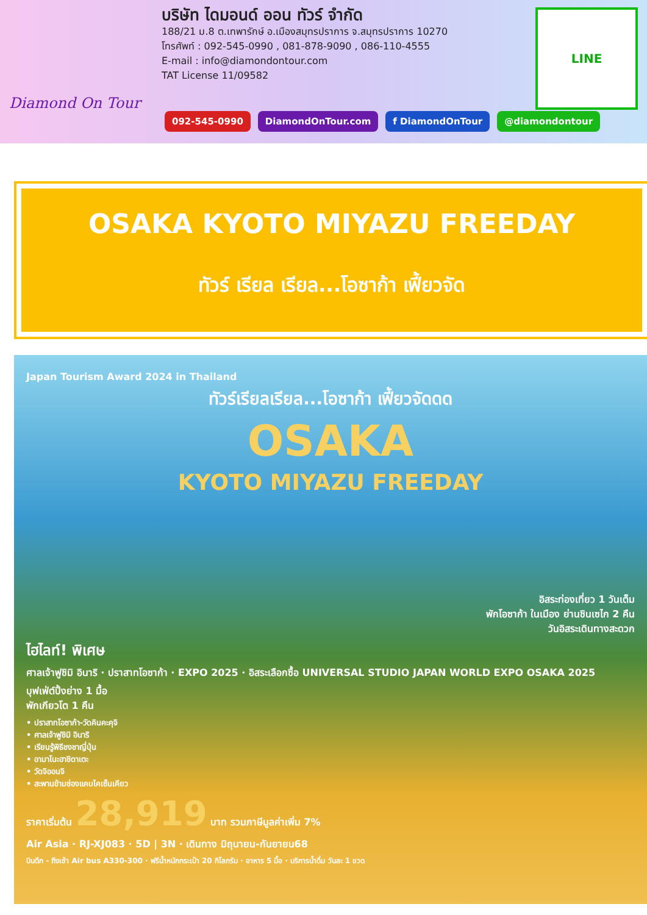Diamond On Tour
บริษัท ไดมอนด์ ออน ทัวร์ จำกัด
188/21 ม.8 ต.เทพารักษ์ อ.เมืองสมุทรปราการ จ.สมุทรปราการ 10270
โทรศัพท์ : 092-545-0990 , 081-878-9090 , 086-110-4555
E-mail : info@diamondontour.com
TAT License 11/09582
LINE
092-545-0990 DiamondOnTour.com f DiamondOnTour @diamondontour
OSAKA KYOTO MIYAZU FREEDAY
ทัวร์ เรียล เรียล...โอซาก้า เฟี้ยวจัด
Japan Tourism Award 2024 in Thailand
ทัวร์เรียลเรียล...โอซาก้า เฟี้ยวจัดดด
OSAKA
KYOTO MIYAZU FREEDAY
อิสระท่องเที่ยว 1 วันเต็ม
พักโอซาก้า ในเมือง ย่านชินเซไก 2 คืน
วันอิสระเดินทางสะดวก
ไฮไลท์! พิเศษ
ศาลเจ้าฟูชิมิ อินาริ · ปราสาทโอซาก้า · EXPO 2025 · อิสระเลือกซื้อ UNIVERSAL STUDIO JAPAN WORLD EXPO OSAKA 2025
บุฟเฟ่ต์ปิ้งย่าง 1 มื้อ
พักเกียวโต 1 คืน
• ปราสาทโอซาก้า-วัดคินคะคุจิ
• ศาลเจ้าฟูชิมิ อินาริ
• เรียนรู้พิธีชงชาญี่ปุ่น
• อามาโนะฮาชิดาเตะ
• วัดจิออนจิ
• สะพานข้ามช่องแคบไคเซ็นเคียว
ราคาเริ่มต้น 28,919 บาท รวมภาษีมูลค่าเพิ่ม 7%
Air Asia · RJ-XJ083 · 5D | 3N · เดินทาง มิถุนายน-กันยายน68
บินดึก - ถึงเช้า Air bus A330-300 · ฟรีน้ำหนักกระเป๋า 20 กิโลกรัม · อาหาร 5 มื้อ · บริการน้ำดื่ม วันละ 1 ขวด